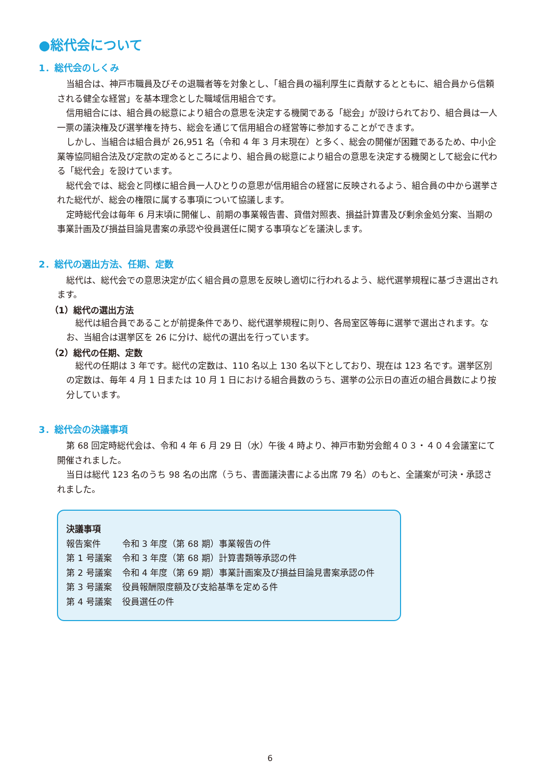●総代会について
1．総代会のしくみ
当組合は、神戸市職員及びその退職者等を対象とし、「組合員の福利厚生に貢献するとともに、組合員から信頼される健全な経営」を基本理念とした職域信用組合です。
信用組合には、組合員の総意により組合の意思を決定する機関である「総会」が設けられており、組合員は一人一票の議決権及び選挙権を持ち、総会を通じて信用組合の経営等に参加することができます。
しかし、当組合は組合員が 26,951 名（令和 4 年 3 月末現在）と多く、総会の開催が困難であるため、中小企業等協同組合法及び定款の定めるところにより、組合員の総意により組合の意思を決定する機関として総会に代わる「総代会」を設けています。
総代会では、総会と同様に組合員一人ひとりの意思が信用組合の経営に反映されるよう、組合員の中から選挙された総代が、総会の権限に属する事項について協議します。
定時総代会は毎年 6 月末頃に開催し、前期の事業報告書、貸借対照表、損益計算書及び剰余金処分案、当期の事業計画及び損益目論見書案の承認や役員選任に関する事項などを議決します。
2．総代の選出方法、任期、定数
総代は、総代会での意思決定が広く組合員の意思を反映し適切に行われるよう、総代選挙規程に基づき選出されます。
（1）総代の選出方法
総代は組合員であることが前提条件であり、総代選挙規程に則り、各局室区等毎に選挙で選出されます。なお、当組合は選挙区を 26 に分け、総代の選出を行っています。
（2）総代の任期、定数
総代の任期は 3 年です。総代の定数は、110 名以上 130 名以下としており、現在は 123 名です。選挙区別の定数は、毎年 4 月 1 日または 10 月 1 日における組合員数のうち、選挙の公示日の直近の組合員数により按分しています。
3．総代会の決議事項
第 68 回定時総代会は、令和 4 年 6 月 29 日（水）午後 4 時より、神戸市勤労会館４０３・４０４会議室にて開催されました。
当日は総代 123 名のうち 98 名の出席（うち、書面議決書による出席 79 名）のもと、全議案が可決・承認されました。
決議事項
| 報告案件 | 令和 3 年度（第 68 期）事業報告の件 |
| 第 1 号議案 | 令和 3 年度（第 68 期）計算書類等承認の件 |
| 第 2 号議案 | 令和 4 年度（第 69 期）事業計画案及び損益目論見書案承認の件 |
| 第 3 号議案 | 役員報酬限度額及び支給基準を定める件 |
| 第 4 号議案 | 役員選任の件 |
6